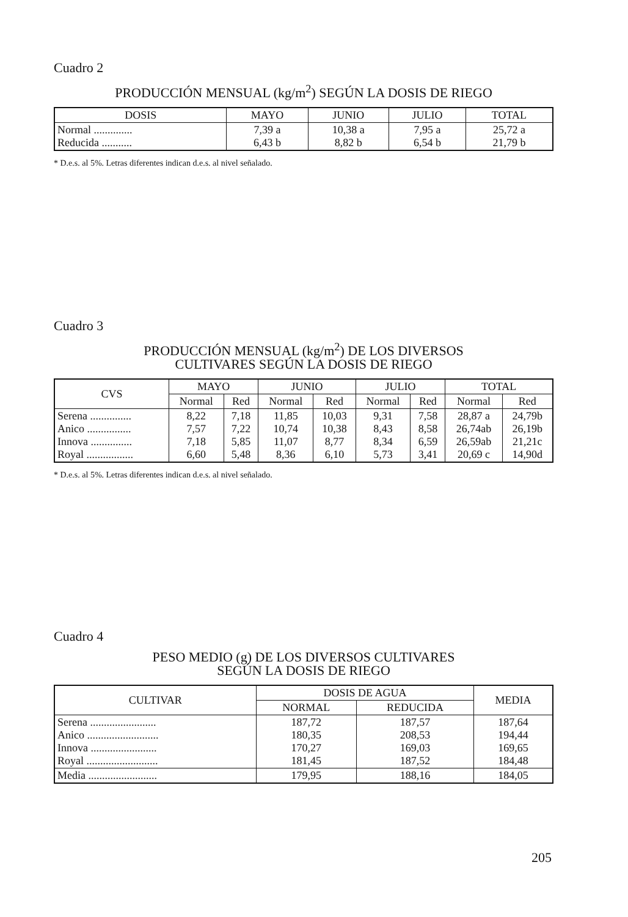Cuadro 2
PRODUCCIÓN MENSUAL (kg/m<sup>2</sup>) SEGÚN LA DOSIS DE RIEGO
| DOSIS | MAYO | JUNIO | JULIO | TOTAL |
| --- | --- | --- | --- | --- |
| Normal .............. Reducida ........... | 7,39 a 6,43 b | 10,38 a 8,82 b | 7,95 a 6,54 b | 25,72 a 21,79 b |
* D.e.s. al 5%. Letras diferentes indican d.e.s. al nivel señalado.
Cuadro 3
PRODUCCIÓN MENSUAL (kg/m<sup>2</sup>) DE LOS DIVERSOS
CULTIVARES SEGÚN LA DOSIS DE RIEGO
| CVS | MAYO | | JUNIO | | JULIO | | TOTAL | |
| --- | --- | --- | --- | --- | --- | --- | --- | --- |
| | Normal | Red | Normal | Red | Normal | Red | Normal | Red |
| Serena ............... Anico ................ Innova ............... Royal ................. | 8,22 7,57 7,18 6,60 | 7,18 7,22 5,85 5,48 | 11,85 10,74 11,07 8,36 | 10,03 10,38 8,77 6,10 | 9,31 8,43 8,34 5,73 | 7,58 8,58 6,59 3,41 | 28,87 a 26,74ab 26,59ab 20,69 c | 24,79b 26,19b 21,21c 14,90d |
* D.e.s. al 5%. Letras diferentes indican d.e.s. al nivel señalado.
Cuadro 4
PESO MEDIO (g) DE LOS DIVERSOS CULTIVARES
SEGÚN LA DOSIS DE RIEGO
| CULTIVAR | DOSIS DE AGUA | | MEDIA |
| --- | --- | --- | --- |
| | NORMAL | REDUCIDA | |
| Serena ........................ Anico .......................... Innova ........................ Royal .......................... | 187,72 180,35 170,27 181,45 | 187,57 208,53 169,03 187,52 | 187,64 194,44 169,65 184,48 |
| Media ......................... | 179,95 | 188,16 | 184,05 |
205